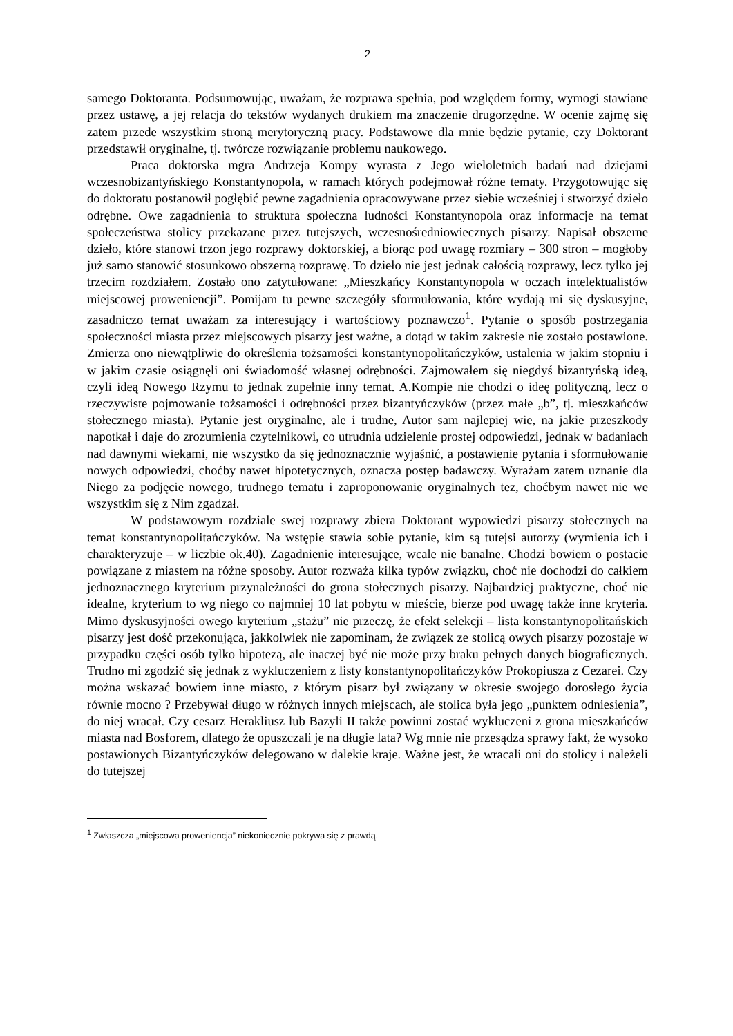2
samego Doktoranta. Podsumowując, uważam, że rozprawa spełnia, pod względem formy, wymogi stawiane przez ustawę, a jej relacja do tekstów wydanych drukiem ma znaczenie drugorzędne. W ocenie zajmę się zatem przede wszystkim stroną merytoryczną pracy. Podstawowe dla mnie będzie pytanie, czy Doktorant przedstawił oryginalne, tj. twórcze rozwiązanie problemu naukowego.
Praca doktorska mgra Andrzeja Kompy wyrasta z Jego wieloletnich badań nad dziejami wczesnobizantyńskiego Konstantynopola, w ramach których podejmował różne tematy. Przygotowując się do doktoratu postanowił pogłębić pewne zagadnienia opracowywane przez siebie wcześniej i stworzyć dzieło odrębne. Owe zagadnienia to struktura społeczna ludności Konstantynopola oraz informacje na temat społeczeństwa stolicy przekazane przez tutejszych, wczesnośredniowiecznych pisarzy. Napisał obszerne dzieło, które stanowi trzon jego rozprawy doktorskiej, a biorąc pod uwagę rozmiary – 300 stron – mogłoby już samo stanowić stosunkowo obszerną rozprawę. To dzieło nie jest jednak całością rozprawy, lecz tylko jej trzecim rozdziałem. Zostało ono zatytułowane: „Mieszkańcy Konstantynopola w oczach intelektualistów miejscowej proweniencji”. Pomijam tu pewne szczegóły sformułowania, które wydają mi się dyskusyjne, zasadniczo temat uważam za interesujący i wartościowy poznawczo<sup>1</sup>. Pytanie o sposób postrzegania społeczności miasta przez miejscowych pisarzy jest ważne, a dotąd w takim zakresie nie zostało postawione. Zmierza ono niewątpliwie do określenia tożsamości konstantynopolitańczyków, ustalenia w jakim stopniu i w jakim czasie osiągnęli oni świadomość własnej odrębności. Zajmowałem się niegdyś bizantyńską ideą, czyli ideą Nowego Rzymu to jednak zupełnie inny temat. A.Kompie nie chodzi o ideę polityczną, lecz o rzeczywiste pojmowanie tożsamości i odrębności przez bizantyńczyków (przez małe „b”, tj. mieszkańców stołecznego miasta). Pytanie jest oryginalne, ale i trudne, Autor sam najlepiej wie, na jakie przeszkody napotkał i daje do zrozumienia czytelnikowi, co utrudnia udzielenie prostej odpowiedzi, jednak w badaniach nad dawnymi wiekami, nie wszystko da się jednoznacznie wyjaśnić, a postawienie pytania i sformułowanie nowych odpowiedzi, choćby nawet hipotetycznych, oznacza postęp badawczy. Wyrażam zatem uznanie dla Niego za podjęcie nowego, trudnego tematu i zaproponowanie oryginalnych tez, choćbym nawet nie we wszystkim się z Nim zgadzał.
W podstawowym rozdziale swej rozprawy zbiera Doktorant wypowiedzi pisarzy stołecznych na temat konstantynopolitańczyków. Na wstępie stawia sobie pytanie, kim są tutejsi autorzy (wymienia ich i charakteryzuje – w liczbie ok.40). Zagadnienie interesujące, wcale nie banalne. Chodzi bowiem o postacie powiązane z miastem na różne sposoby. Autor rozważa kilka typów związku, choć nie dochodzi do całkiem jednoznacznego kryterium przynależności do grona stołecznych pisarzy. Najbardziej praktyczne, choć nie idealne, kryterium to wg niego co najmniej 10 lat pobytu w mieście, bierze pod uwagę także inne kryteria. Mimo dyskusyjności owego kryterium „stażu” nie przeczę, że efekt selekcji – lista konstantynopolitańskich pisarzy jest dość przekonująca, jakkolwiek nie zapominam, że związek ze stolicą owych pisarzy pozostaje w przypadku części osób tylko hipotezą, ale inaczej być nie może przy braku pełnych danych biograficznych. Trudno mi zgodzić się jednak z wykluczeniem z listy konstantynopolitańczyków Prokopiusza z Cezarei. Czy można wskazać bowiem inne miasto, z którym pisarz był związany w okresie swojego dorosłego życia równie mocno ? Przebywał długo w różnych innych miejscach, ale stolica była jego „punktem odniesienia”, do niej wracał. Czy cesarz Herakliusz lub Bazyli II także powinni zostać wykluczeni z grona mieszkańców miasta nad Bosforem, dlatego że opuszczali je na długie lata? Wg mnie nie przesądza sprawy fakt, że wysoko postawionych Bizantyńczyków delegowano w dalekie kraje. Ważne jest, że wracali oni do stolicy i należeli do tutejszej
<sup>1</sup> Zwłaszcza „miejscowa proweniencja” niekoniecznie pokrywa się z prawdą.